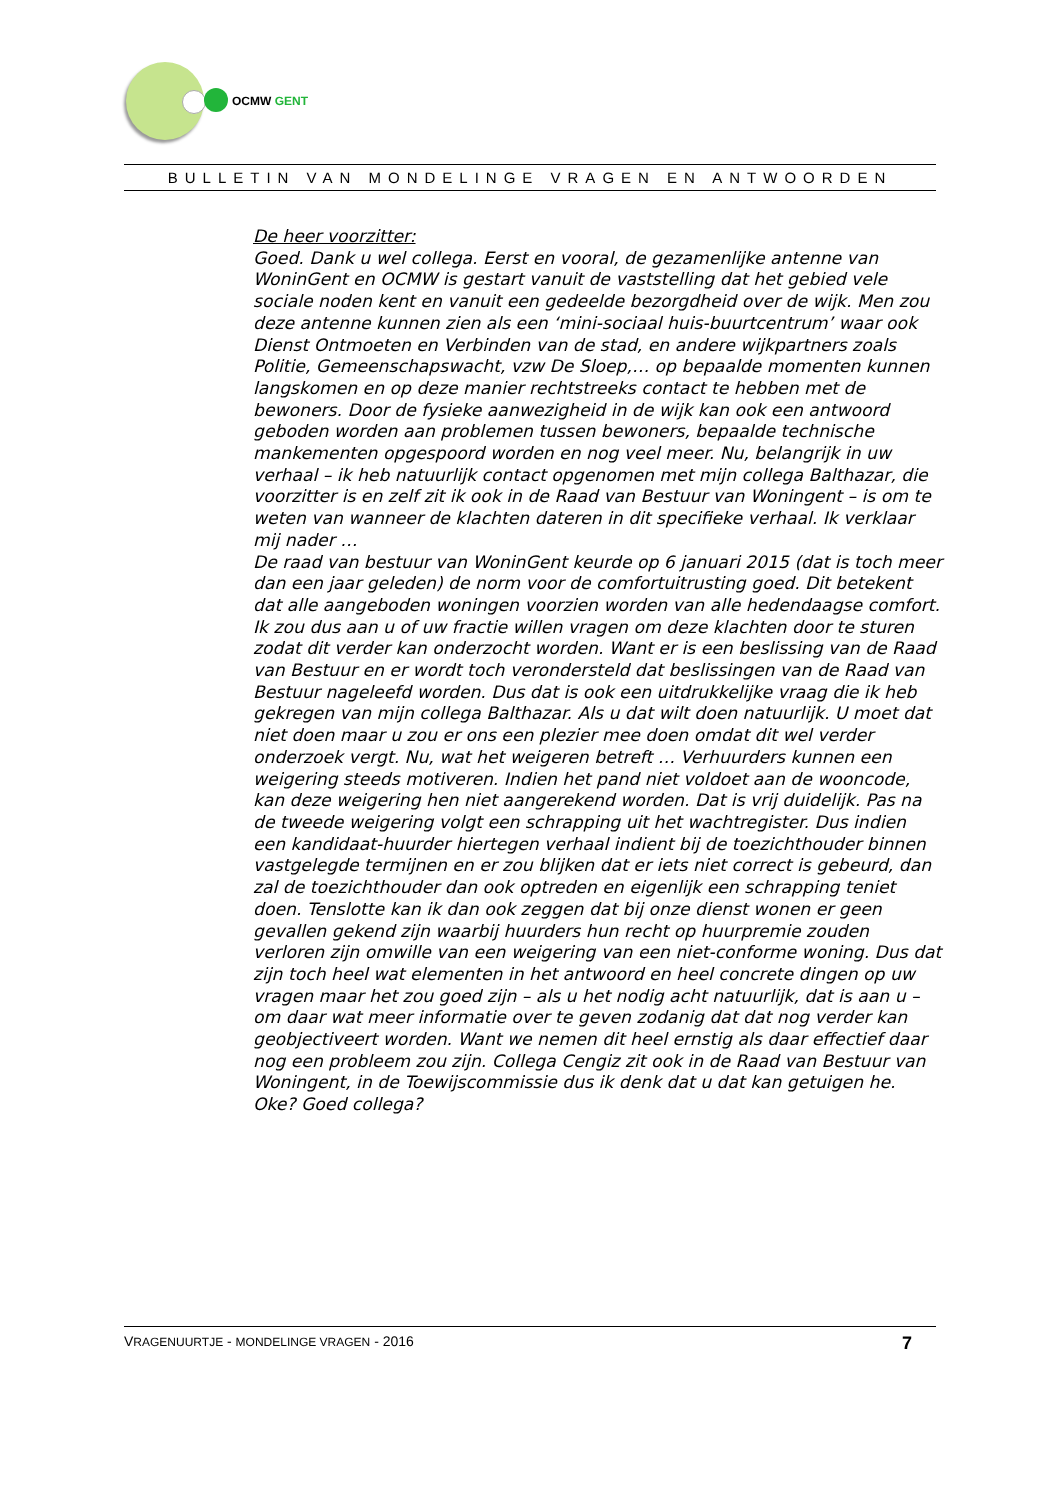OCMW GENT
BULLETIN VAN MONDELINGE VRAGEN EN ANTWOORDEN
De heer voorzitter:
Goed. Dank u wel collega. Eerst en vooral, de gezamenlijke antenne van WoninGent en OCMW is gestart vanuit de vaststelling dat het gebied vele sociale noden kent en vanuit een gedeelde bezorgdheid over de wijk. Men zou deze antenne kunnen zien als een ‘mini-sociaal huis-buurtcentrum’ waar ook Dienst Ontmoeten en Verbinden van de stad, en andere wijkpartners zoals Politie, Gemeenschapswacht, vzw De Sloep,… op bepaalde momenten kunnen langskomen en op deze manier rechtstreeks contact te hebben met de bewoners. Door de fysieke aanwezigheid in de wijk kan ook een antwoord geboden worden aan problemen tussen bewoners, bepaalde technische mankementen opgespoord worden en nog veel meer. Nu, belangrijk in uw verhaal – ik heb natuurlijk contact opgenomen met mijn collega Balthazar, die voorzitter is en zelf zit ik ook in de Raad van Bestuur van Woningent – is om te weten van wanneer de klachten dateren in dit specifieke verhaal. Ik verklaar mij nader …
De raad van bestuur van WoninGent keurde op 6 januari 2015 (dat is toch meer dan een jaar geleden) de norm voor de comfortuitrusting goed. Dit betekent dat alle aangeboden woningen voorzien worden van alle hedendaagse comfort. Ik zou dus aan u of uw fractie willen vragen om deze klachten door te sturen zodat dit verder kan onderzocht worden. Want er is een beslissing van de Raad van Bestuur en er wordt toch verondersteld dat beslissingen van de Raad van Bestuur nageleefd worden. Dus dat is ook een uitdrukkelijke vraag die ik heb gekregen van mijn collega Balthazar. Als u dat wilt doen natuurlijk. U moet dat niet doen maar u zou er ons een plezier mee doen omdat dit wel verder onderzoek vergt. Nu, wat het weigeren betreft … Verhuurders kunnen een weigering steeds motiveren. Indien het pand niet voldoet aan de wooncode, kan deze weigering hen niet aangerekend worden. Dat is vrij duidelijk. Pas na de tweede weigering volgt een schrapping uit het wachtregister. Dus indien een kandidaat-huurder hiertegen verhaal indient bij de toezichthouder binnen vastgelegde termijnen en er zou blijken dat er iets niet correct is gebeurd, dan zal de toezichthouder dan ook optreden en eigenlijk een schrapping teniet doen. Tenslotte kan ik dan ook zeggen dat bij onze dienst wonen er geen gevallen gekend zijn waarbij huurders hun recht op huurpremie zouden verloren zijn omwille van een weigering van een niet-conforme woning. Dus dat zijn toch heel wat elementen in het antwoord en heel concrete dingen op uw vragen maar het zou goed zijn – als u het nodig acht natuurlijk, dat is aan u – om daar wat meer informatie over te geven zodanig dat dat nog verder kan geobjectiveert worden. Want we nemen dit heel ernstig als daar effectief daar nog een probleem zou zijn. Collega Cengiz zit ook in de Raad van Bestuur van Woningent, in de Toewijscommissie dus ik denk dat u dat kan getuigen he. Oke? Goed collega?
VRAGENUURTJE - MONDELINGE VRAGEN - 2016 7